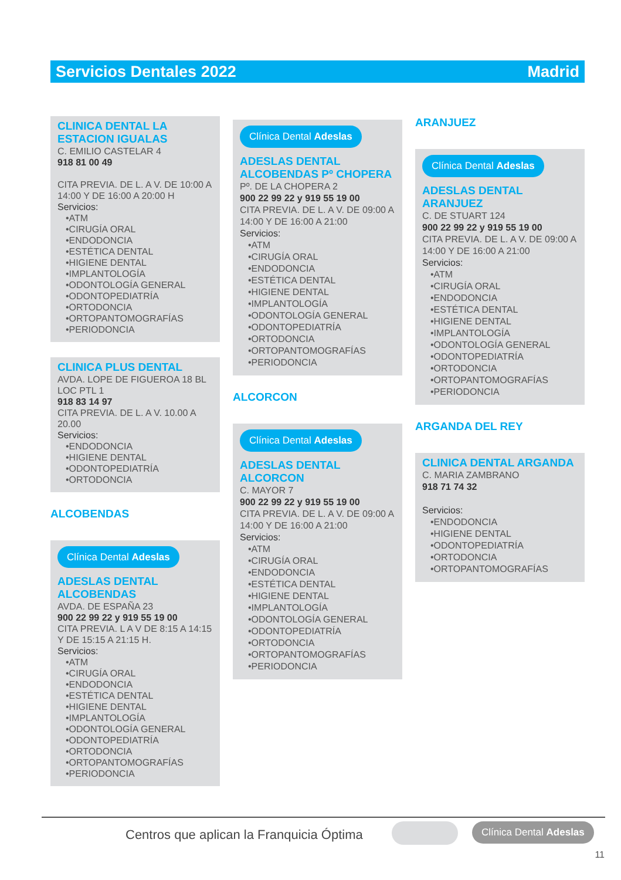Servicios Dentales 2022 Madrid
CLINICA DENTAL LA ESTACION IGUALAS
C. EMILIO CASTELAR 4
918 81 00 49
CITA PREVIA. DE L. A V. DE 10:00 A 14:00 Y DE 16:00 A 20:00 H
Servicios:
•ATM
•CIRUGÍA ORAL
•ENDODONCIA
•ESTÉTICA DENTAL
•HIGIENE DENTAL
•IMPLANTOLOGÍA
•ODONTOLOGÍA GENERAL
•ODONTOPEDIATRÍA
•ORTODONCIA
•ORTOPANTOMOGRAFÍAS
•PERIODONCIA
CLINICA PLUS DENTAL
AVDA. LOPE DE FIGUEROA 18 BL LOC PTL 1
918 83 14 97
CITA PREVIA. DE L. A V. 10.00 A 20.00
Servicios:
•ENDODONCIA
•HIGIENE DENTAL
•ODONTOPEDIATRÍA
•ORTODONCIA
ALCOBENDAS
Clínica Dental Adeslas
ADESLAS DENTAL ALCOBENDAS
AVDA. DE ESPAÑA 23
900 22 99 22 y 919 55 19 00
CITA PREVIA. L A V DE 8:15 A 14:15 Y DE 15:15 A 21:15 H.
Servicios:
•ATM
•CIRUGÍA ORAL
•ENDODONCIA
•ESTÉTICA DENTAL
•HIGIENE DENTAL
•IMPLANTOLOGÍA
•ODONTOLOGÍA GENERAL
•ODONTOPEDIATRÍA
•ORTODONCIA
•ORTOPANTOMOGRAFÍAS
•PERIODONCIA
Clínica Dental Adeslas
ADESLAS DENTAL ALCOBENDAS Pº CHOPERA
Pº. DE LA CHOPERA 2
900 22 99 22 y 919 55 19 00
CITA PREVIA. DE L. A V. DE 09:00 A 14:00 Y DE 16:00 A 21:00
Servicios:
•ATM
•CIRUGÍA ORAL
•ENDODONCIA
•ESTÉTICA DENTAL
•HIGIENE DENTAL
•IMPLANTOLOGÍA
•ODONTOLOGÍA GENERAL
•ODONTOPEDIATRÍA
•ORTODONCIA
•ORTOPANTOMOGRAFÍAS
•PERIODONCIA
ALCORCON
Clínica Dental Adeslas
ADESLAS DENTAL ALCORCON
C. MAYOR 7
900 22 99 22 y 919 55 19 00
CITA PREVIA. DE L. A V. DE 09:00 A 14:00 Y DE 16:00 A 21:00
Servicios:
•ATM
•CIRUGÍA ORAL
•ENDODONCIA
•ESTÉTICA DENTAL
•HIGIENE DENTAL
•IMPLANTOLOGÍA
•ODONTOLOGÍA GENERAL
•ODONTOPEDIATRÍA
•ORTODONCIA
•ORTOPANTOMOGRAFÍAS
•PERIODONCIA
ARANJUEZ
Clínica Dental Adeslas
ADESLAS DENTAL ARANJUEZ
C. DE STUART 124
900 22 99 22 y 919 55 19 00
CITA PREVIA. DE L. A V. DE 09:00 A 14:00 Y DE 16:00 A 21:00
Servicios:
•ATM
•CIRUGÍA ORAL
•ENDODONCIA
•ESTÉTICA DENTAL
•HIGIENE DENTAL
•IMPLANTOLOGÍA
•ODONTOLOGÍA GENERAL
•ODONTOPEDIATRÍA
•ORTODONCIA
•ORTOPANTOMOGRAFÍAS
•PERIODONCIA
ARGANDA DEL REY
CLINICA DENTAL ARGANDA
C. MARIA ZAMBRANO
918 71 74 32
Servicios:
•ENDODONCIA
•HIGIENE DENTAL
•ODONTOPEDIATRÍA
•ORTODONCIA
•ORTOPANTOMOGRAFÍAS
Centros que aplican la Franquicia Óptima
Clínica Dental Adeslas
11